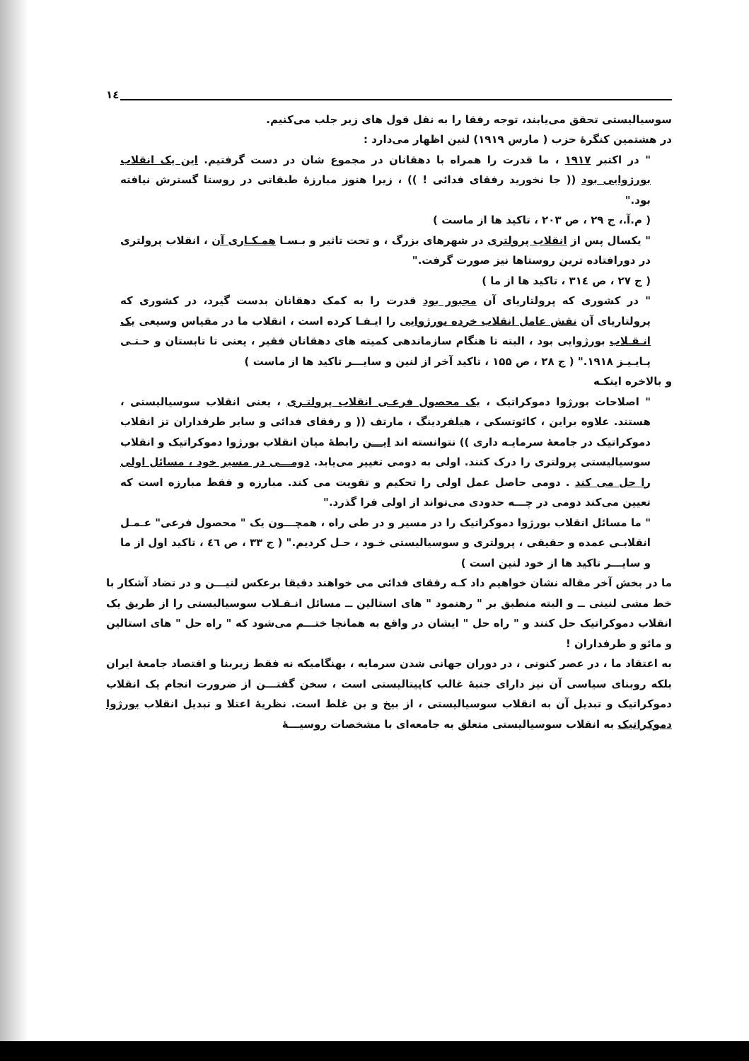١٤
سوسیالیستی تحقق می‌یابند، توجه رفقا را به نقل قول های زیر جلب می‌کنیم.
در هشتمین کنگرهٔ حزب ( مارس ۱۹۱۹) لنین اظهار می‌دارد :
" در اکتبر ۱۹۱۷ ، ما قدرت را همراه با دهقانان در مجموع شان در دست گرفتیم. این یک انقلاب بورژوایی بود (( جا نخورید رفقای فدائی ! )) ، زیرا هنوز مبارزهٔ طبقاتی در روستا گسترش نیافته بود."
( م.آ.، ج ۲۹ ، ص ۲۰۳ ، تاکید ها از ماست )
" یکسال پس از انقلاب پرولتری در شهرهای بزرگ ، و تحت تاثیر و بـسـا همـکـاری آن ، انقلاب پرولتری در دورافتاده ترین روستاها نیز صورت گرفت."
( ج ۲۷ ، ص ۳۱٤ ، تاکید ها از ما )
" در کشوری که پرولتاریای آن مجبور بود قدرت را به کمک دهقانان بدست گیرد، در کشوری که پرولتاریای آن نقش عامل انقلاب خرده بورژوایی را ایـفـا کرده است ، انقلاب ما در مقیاس وسیعی یک انـقـلاب بورژوایی بود ، البته تا هنگام سازماندهی کمیته های دهقانان فقیر ، یعنی تا تابستان و حـتـی پـایـیـز ۱۹۱۸." ( ج ۲۸ ، ص ۱۵۵ ، تاکید آخر از لنین و سایـــر تاکید ها از ماست )
و بالاخره اینکـه
" اصلاحات بورژوا دموکراتیک ، یک محصول فرعـی انقلاب پرولتـری ، یعنی انقلاب سوسیالیستی ، هستند. علاوه براین ، کائوتسکی ، هیلفردینگ ، مارتف (( و رفقای فدائی و سایر طرفداران تز انقلاب دموکراتیک در جامعهٔ سرمایـه داری )) نتوانسته اند ایـــن رابطهٔ میان انقلاب بورژوا دموکراتیک و انقلاب سوسیالیستی پرولتری را درک کنند. اولی به دومی تغییر می‌یابد. دومـــی در مسیر خود ، مسائل اولی را حل می کند . دومی حاصل عمل اولی را تحکیم و تقویت می کند. مبارزه و فقط مبارزه است که تعیین می‌کند دومی در چـــه حدودی می‌تواند از اولی فرا گذرد."
" ما مسائل انقلاب بورژوا دموکراتیک را در مسیر و در طی راه ، همچـــون یک " محصول فرعی" عـمـل انقلابـی عمده و حقیقی ، پرولتری و سوسیالیستی خـود ، حـل کردیم." ( ج ۳۳ ، ص ٤٦ ، تاکید اول از ما و سایـــر تاکید ها از خود لنین است )
ما در بخش آخر مقاله نشان خواهیم داد کـه رفقای فدائی می خواهند دقیقا برعکس لنیـــن و در تضاد آشکار با خط مشی لنینی ــ و البته منطبق بر " رهنمود " های استالین ــ مسائل انـقـلاب سوسیالیستی را از طریق یک انقلاب دموکراتیک حل کنند و " راه حل " ایشان در واقع به همانجا ختـــم می‌شود که " راه حل " های استالین و مائو و طرفداران !
به اعتقاد ما ، در عصر کنونی ، در دوران جهانی شدن سرمایه ، بهنگامیکه نه فقط زیربنا و اقتصاد جامعهٔ ایران بلکه روبنای سیاسی آن نیز دارای جنبهٔ غالب کاپیتالیستی است ، سخن گفتـــن از ضرورت انجام یک انقلاب دموکراتیک و تبدیل آن به انقلاب سوسیالیستی ، از بیخ و بن غلط است. نظریهٔ اعتلا و تبدیل انقلاب بورژوا دموکراتیک به انقلاب سوسیالیستی متعلق به جامعه‌ای با مشخصات روسیـــهٔ